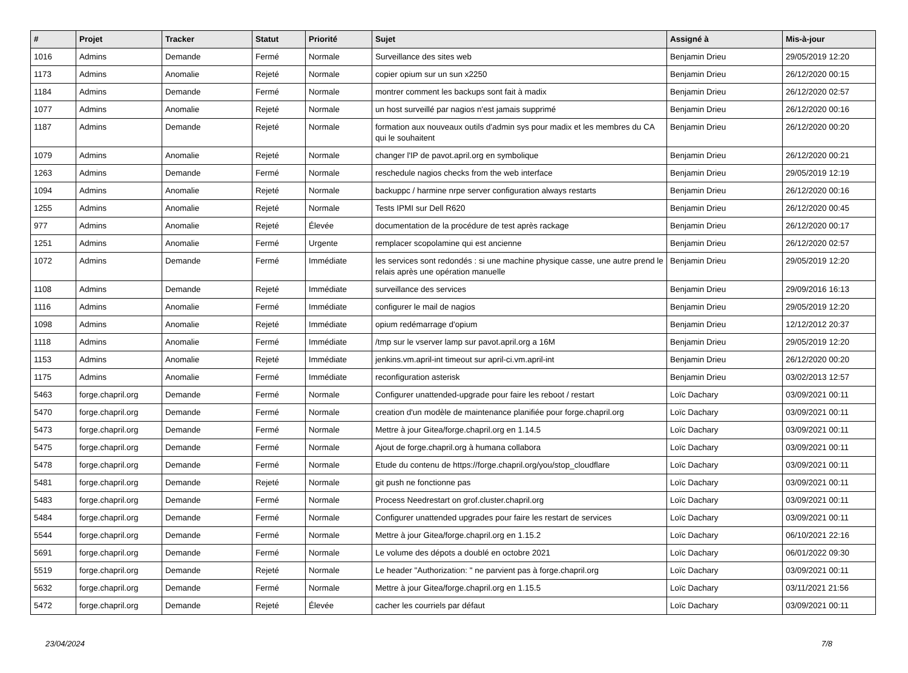| # | Projet | Tracker | Statut | Priorité | Sujet | Assigné à | Mis-à-jour |
| --- | --- | --- | --- | --- | --- | --- | --- |
| 1016 | Admins | Demande | Fermé | Normale | Surveillance des sites web | Benjamin Drieu | 29/05/2019 12:20 |
| 1173 | Admins | Anomalie | Rejeté | Normale | copier opium sur un sun x2250 | Benjamin Drieu | 26/12/2020 00:15 |
| 1184 | Admins | Demande | Fermé | Normale | montrer comment les backups sont fait à madix | Benjamin Drieu | 26/12/2020 02:57 |
| 1077 | Admins | Anomalie | Rejeté | Normale | un host surveillé par nagios n'est jamais supprimé | Benjamin Drieu | 26/12/2020 00:16 |
| 1187 | Admins | Demande | Rejeté | Normale | formation aux nouveaux outils d'admin sys pour madix et les membres du CA qui le souhaitent | Benjamin Drieu | 26/12/2020 00:20 |
| 1079 | Admins | Anomalie | Rejeté | Normale | changer l'IP de pavot.april.org en symbolique | Benjamin Drieu | 26/12/2020 00:21 |
| 1263 | Admins | Demande | Fermé | Normale | reschedule nagios checks from the web interface | Benjamin Drieu | 29/05/2019 12:19 |
| 1094 | Admins | Anomalie | Rejeté | Normale | backuppc / harmine nrpe server configuration always restarts | Benjamin Drieu | 26/12/2020 00:16 |
| 1255 | Admins | Anomalie | Rejeté | Normale | Tests IPMI sur Dell R620 | Benjamin Drieu | 26/12/2020 00:45 |
| 977 | Admins | Anomalie | Rejeté | Élevée | documentation de la procédure de test après rackage | Benjamin Drieu | 26/12/2020 00:17 |
| 1251 | Admins | Anomalie | Fermé | Urgente | remplacer scopolamine qui est ancienne | Benjamin Drieu | 26/12/2020 02:57 |
| 1072 | Admins | Demande | Fermé | Immédiate | les services sont redondés : si une machine physique casse, une autre prend le relais après une opération manuelle | Benjamin Drieu | 29/05/2019 12:20 |
| 1108 | Admins | Demande | Rejeté | Immédiate | surveillance des services | Benjamin Drieu | 29/09/2016 16:13 |
| 1116 | Admins | Anomalie | Fermé | Immédiate | configurer le mail de nagios | Benjamin Drieu | 29/05/2019 12:20 |
| 1098 | Admins | Anomalie | Rejeté | Immédiate | opium redémarrage d'opium | Benjamin Drieu | 12/12/2012 20:37 |
| 1118 | Admins | Anomalie | Fermé | Immédiate | /tmp sur le vserver lamp sur pavot.april.org a 16M | Benjamin Drieu | 29/05/2019 12:20 |
| 1153 | Admins | Anomalie | Rejeté | Immédiate | jenkins.vm.april-int timeout sur april-ci.vm.april-int | Benjamin Drieu | 26/12/2020 00:20 |
| 1175 | Admins | Anomalie | Fermé | Immédiate | reconfiguration asterisk | Benjamin Drieu | 03/02/2013 12:57 |
| 5463 | forge.chapril.org | Demande | Fermé | Normale | Configurer unattended-upgrade pour faire les reboot / restart | Loïc Dachary | 03/09/2021 00:11 |
| 5470 | forge.chapril.org | Demande | Fermé | Normale | creation d'un modèle de maintenance planifiée pour forge.chapril.org | Loïc Dachary | 03/09/2021 00:11 |
| 5473 | forge.chapril.org | Demande | Fermé | Normale | Mettre à jour Gitea/forge.chapril.org en 1.14.5 | Loïc Dachary | 03/09/2021 00:11 |
| 5475 | forge.chapril.org | Demande | Fermé | Normale | Ajout de forge.chapril.org à humana collabora | Loïc Dachary | 03/09/2021 00:11 |
| 5478 | forge.chapril.org | Demande | Fermé | Normale | Etude du contenu de https://forge.chapril.org/you/stop_cloudflare | Loïc Dachary | 03/09/2021 00:11 |
| 5481 | forge.chapril.org | Demande | Rejeté | Normale | git push ne fonctionne pas | Loïc Dachary | 03/09/2021 00:11 |
| 5483 | forge.chapril.org | Demande | Fermé | Normale | Process Needrestart on grof.cluster.chapril.org | Loïc Dachary | 03/09/2021 00:11 |
| 5484 | forge.chapril.org | Demande | Fermé | Normale | Configurer unattended upgrades pour faire les restart de services | Loïc Dachary | 03/09/2021 00:11 |
| 5544 | forge.chapril.org | Demande | Fermé | Normale | Mettre à jour Gitea/forge.chapril.org en 1.15.2 | Loïc Dachary | 06/10/2021 22:16 |
| 5691 | forge.chapril.org | Demande | Fermé | Normale | Le volume des dépots a doublé en octobre 2021 | Loïc Dachary | 06/01/2022 09:30 |
| 5519 | forge.chapril.org | Demande | Rejeté | Normale | Le header "Authorization: " ne parvient pas à forge.chapril.org | Loïc Dachary | 03/09/2021 00:11 |
| 5632 | forge.chapril.org | Demande | Fermé | Normale | Mettre à jour Gitea/forge.chapril.org en 1.15.5 | Loïc Dachary | 03/11/2021 21:56 |
| 5472 | forge.chapril.org | Demande | Rejeté | Élevée | cacher les courriels par défaut | Loïc Dachary | 03/09/2021 00:11 |
23/04/2024 7/8